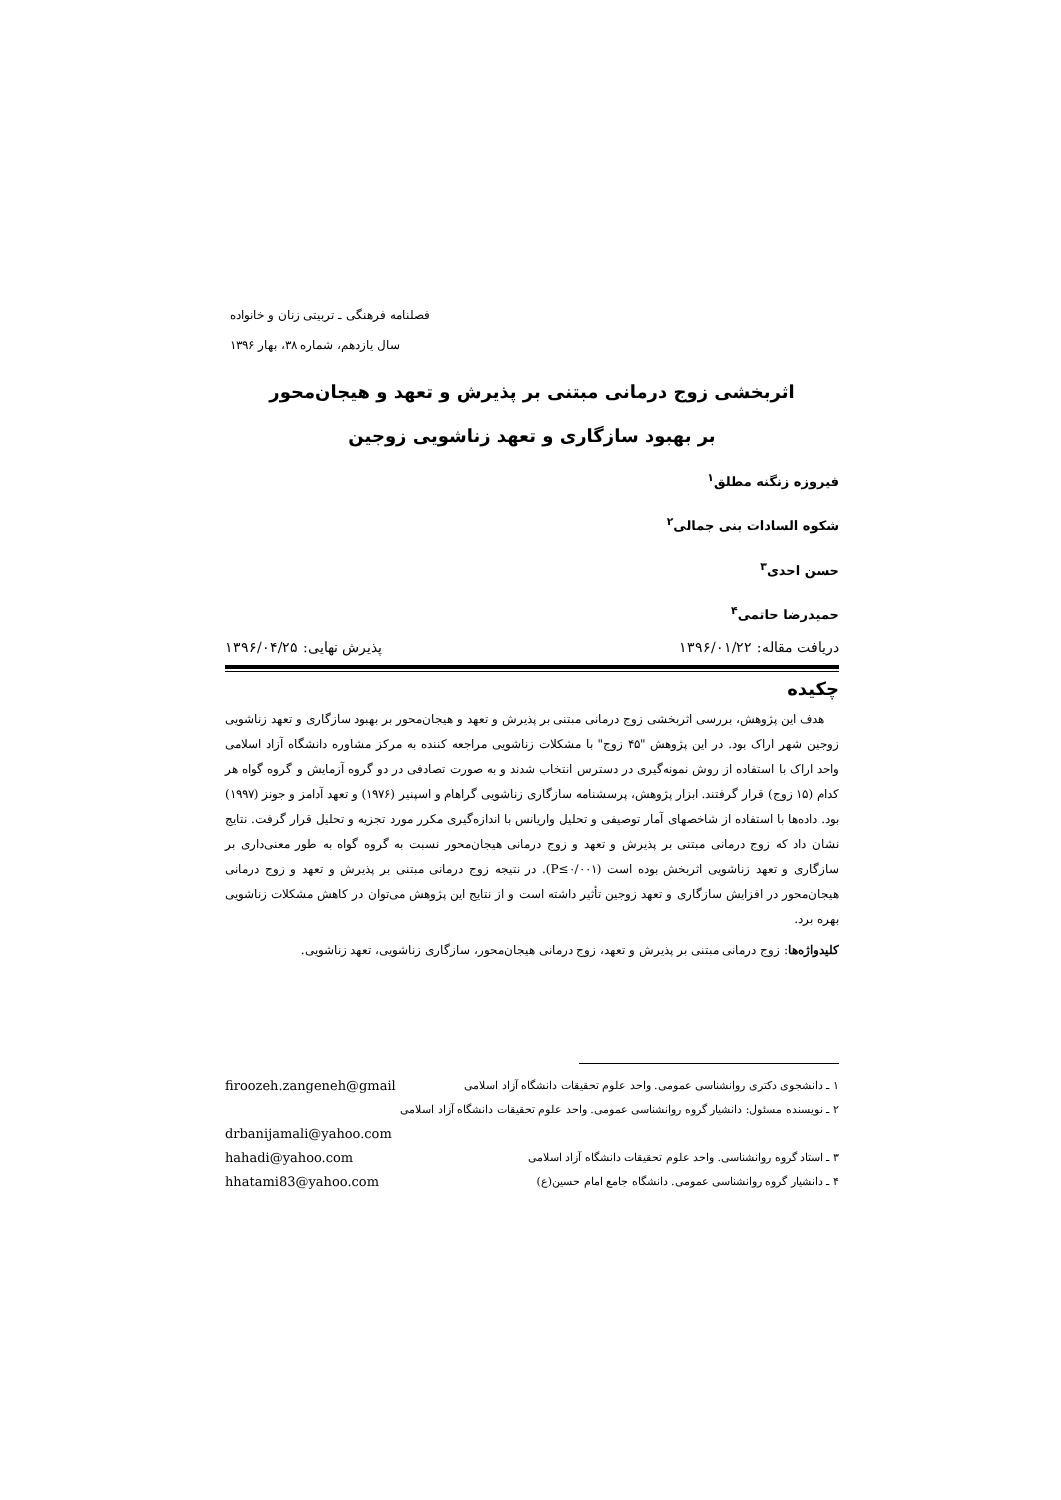فصلنامه فرهنگی ـ تربیتی زنان و خانواده
سال یازدهم، شماره ۳۸، بهار ۱۳۹۶
اثربخشی زوج درمانی مبتنی بر پذیرش و تعهد و هیجان‌محور
بر بهبود سازگاری و تعهد زناشویی زوجین
فیروزه زنگنه مطلق<sup>۱</sup>
شکوه السادات بنی جمالی<sup>۲</sup>
حسن احدی<sup>۳</sup>
حمیدرضا حاتمی<sup>۴</sup>
دریافت مقاله: ۱۳۹۶/۰۱/۲۲ پذیرش نهایی: ۱۳۹۶/۰۴/۲۵
چکیده
هدف این پژوهش، بررسی اثربخشی زوج درمانی مبتنی بر پذیرش و تعهد و هیجان‌محور بر بهبود سازگاری و تعهد زناشویی زوجین شهر اراک بود. در این پژوهش "۴۵ زوج" با مشکلات زناشویی مراجعه کننده به مرکز مشاوره دانشگاه آزاد اسلامی واحد اراک با استفاده از روش نمونه‌گیری در دسترس انتخاب شدند و به صورت تصادفی در دو گروه آزمایش و گروه گواه هر کدام (۱۵ زوج) قرار گرفتند. ابزار پژوهش، پرسشنامه سازگاری زناشویی گراهام و اسپنیر (۱۹۷۶) و تعهد آدامز و جونز (۱۹۹۷) بود. داده‌ها با استفاده از شاخصهای آمار توصیفی و تحلیل واریانس با اندازه‌گیری مکرر مورد تجزیه و تحلیل قرار گرفت. نتایج نشان داد که زوج درمانی مبتنی بر پذیرش و تعهد و زوج درمانی هیجان‌محور نسبت به گروه گواه به طور معنی‌داری بر سازگاری و تعهد زناشویی اثربخش بوده است (P≤۰/۰۰۱). در نتیجه زوج درمانی مبتنی بر پذیرش و تعهد و زوج درمانی هیجان‌محور در افزایش سازگاری و تعهد زوجین تأثیر داشته است و از نتایج این پژوهش می‌توان در کاهش مشکلات زناشویی بهره برد.
کلیدواژه‌ها: زوج درمانی مبتنی بر پذیرش و تعهد، زوج درمانی هیجان‌محور، سازگاری زناشویی، تعهد زناشویی.
۱ ـ دانشجوی دکتری روانشناسی عمومی. واحد علوم تحقیقات دانشگاه آزاد اسلامی firoozeh.zangeneh@gmail
۲ ـ نویسنده مسئول: دانشیار گروه روانشناسی عمومی. واحد علوم تحقیقات دانشگاه آزاد اسلامی
drbanijamali@yahoo.com
۳ ـ استاد گروه روانشناسی. واحد علوم تحقیقات دانشگاه آزاد اسلامی hahadi@yahoo.com
۴ ـ دانشیار گروه روانشناسی عمومی. دانشگاه جامع امام حسین(ع) hhatami83@yahoo.com